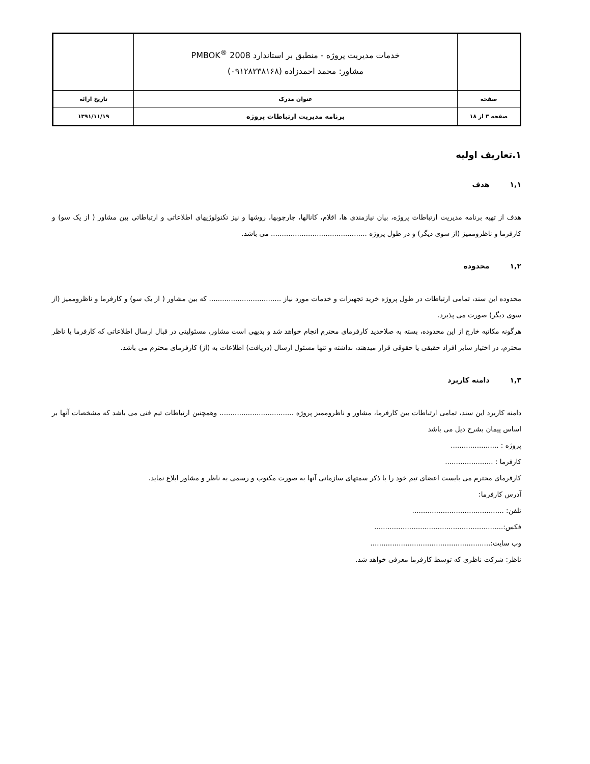| | خدمات مدیریت پروژه - منطبق بر استاندارد PMBOK<sup>®</sup> 2008 مشاور: محمد احمدزاده (۰۹۱۲۸۲۳۸۱۶۸) | |
| صفحه | عنوان مدرک | تاریخ ارائه |
| صفحه ۳ از ۱۸ | برنامه مدیریت ارتباطات پروژه | ۱۳۹۱/۱۱/۱۹ |
۱.تعاریف اولیه
۱,۱هدف
هدف از تهیه برنامه مدیریت ارتباطات پروژه، بیان نیازمندی ها، اقلام، کانالها، چارچوبها، روشها و نیز تکنولوژیهای اطلاعاتی و ارتباطاتی بین مشاور ( از یک سو) و کارفرما و ناظروممیز (از سوی دیگر) و در طول پروژه ............................................ می باشد.
۱,۲محدوده
محدوده این سند، تمامی ارتباطات در طول پروژه خرید تجهیزات و خدمات مورد نیاز ................................. که بین مشاور ( از یک سو) و کارفرما و ناظروممیز (از سوی دیگر) صورت می پذیرد.
هرگونه مکاتبه خارج از این محدوده، بسته به صلاحدید کارفرمای محترم انجام خواهد شد و بدیهی است مشاور، مسئولیتی در قبال ارسال اطلاعاتی که کارفرما یا ناظر محترم، در اختیار سایر افراد حقیقی یا حقوقی قرار میدهند، نداشته و تنها مسئول ارسال (دریافت) اطلاعات به (از) کارفرمای محترم می باشد.
۱,۳دامنه کاربرد
دامنه کاربرد این سند، تمامی ارتباطات بین کارفرما، مشاور و ناظروممیز پروژه .................................. وهمچنین ارتباطات تیم فنی می باشد که مشخصات آنها بر اساس پیمان بشرح دیل می باشد
پروژه : ......................
کارفرما : ......................
کارفرمای محترم می بایست اعضای تیم خود را با ذکر سمتهای سازمانی آنها به صورت مکتوب و رسمی به ناظر و مشاور ابلاغ نماید.
آدرس کارفرما:
تلفن: ..........................................
فکس:...........................................................
وب سایت:.......................................................
ناظر: شرکت ناظری که توسط کارفرما معرفی خواهد شد.